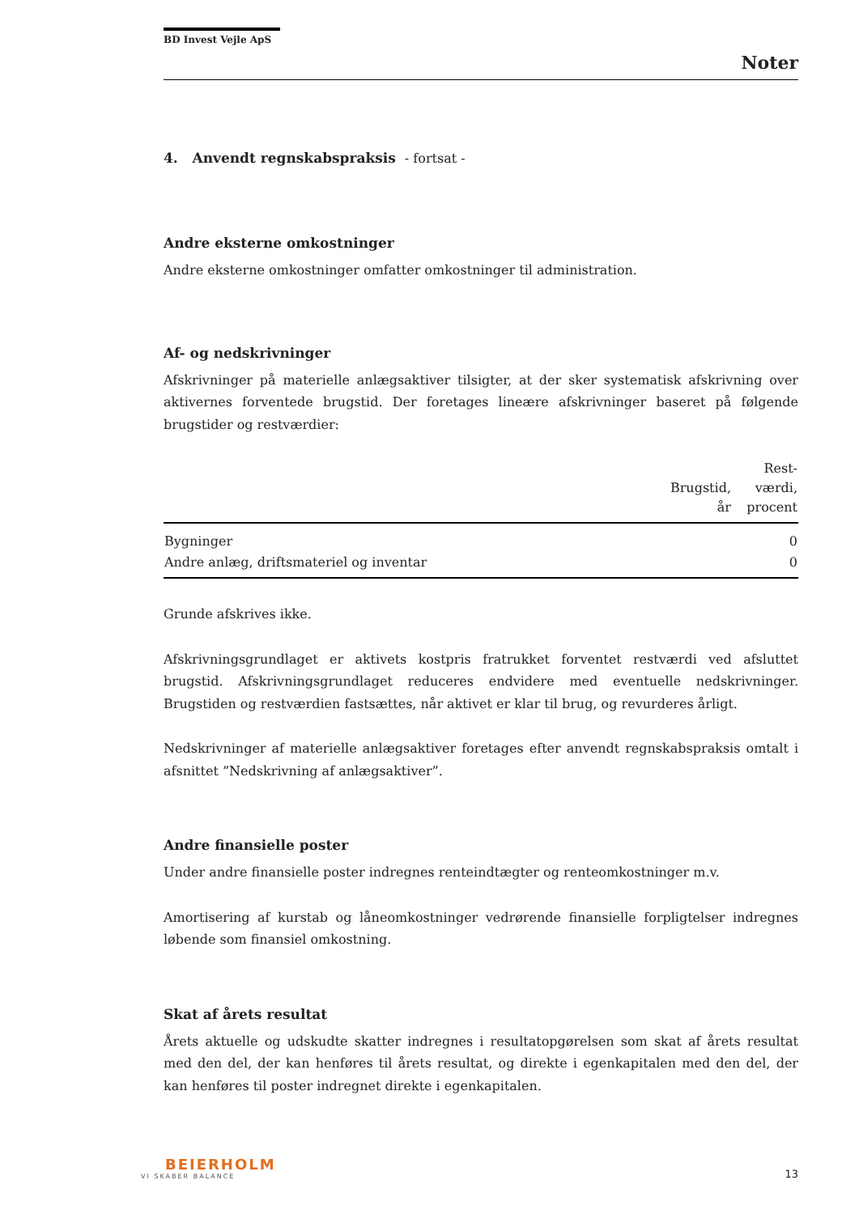BD Invest Vejle ApS
Noter
4. Anvendt regnskabspraksis - fortsat -
Andre eksterne omkostninger
Andre eksterne omkostninger omfatter omkostninger til administration.
Af- og nedskrivninger
Afskrivninger på materielle anlægsaktiver tilsigter, at der sker systematisk afskrivning over aktivernes forventede brugstid. Der foretages lineære afskrivninger baseret på følgende brugstider og restværdier:
| | Brugstid, år | Rest- værdi, procent |
| --- | --- | --- |
| Bygninger | | 0 |
| Andre anlæg, driftsmateriel og inventar | | 0 |
Grunde afskrives ikke.
Afskrivningsgrundlaget er aktivets kostpris fratrukket forventet restværdi ved afsluttet brugstid. Afskrivningsgrundlaget reduceres endvidere med eventuelle nedskrivninger. Brugstiden og restværdien fastsættes, når aktivet er klar til brug, og revurderes årligt.
Nedskrivninger af materielle anlægsaktiver foretages efter anvendt regnskabspraksis omtalt i afsnittet ”Nedskrivning af anlægsaktiver”.
Andre finansielle poster
Under andre finansielle poster indregnes renteindtægter og renteomkostninger m.v.
Amortisering af kurstab og låneomkostninger vedrørende finansielle forpligtelser indregnes løbende som finansiel omkostning.
Skat af årets resultat
Årets aktuelle og udskudte skatter indregnes i resultatopgørelsen som skat af årets resultat med den del, der kan henføres til årets resultat, og direkte i egenkapitalen med den del, der kan henføres til poster indregnet direkte i egenkapitalen.
BEIERHOLM
VI SKABER BALANCE
13